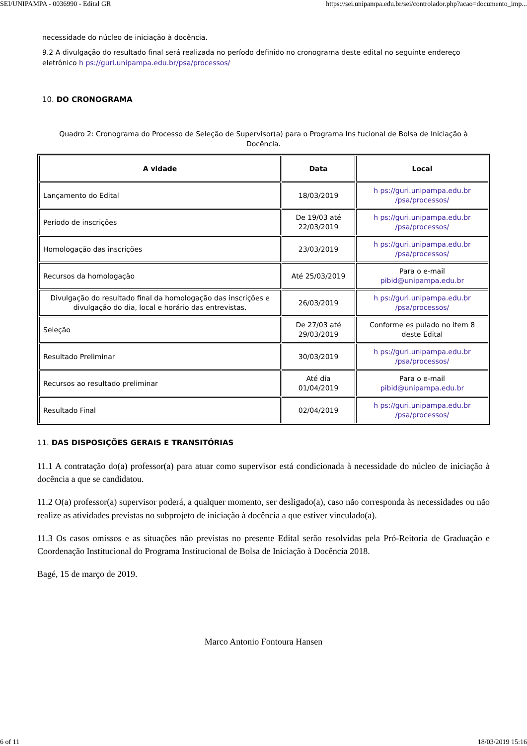SEI/UNIPAMPA - 0036990 - Edital GR https://sei.unipampa.edu.br/sei/controlador.php?acao=documento_imp...
necessidade do núcleo de iniciação à docência.
9.2 A divulgação do resultado final será realizada no período definido no cronograma deste edital no seguinte endereço eletrônico h ps://guri.unipampa.edu.br/psa/processos/
10. DO CRONOGRAMA
Quadro 2: Cronograma do Processo de Seleção de Supervisor(a) para o Programa Ins tucional de Bolsa de Iniciação à Docência.
| A vidade | Data | Local |
| --- | --- | --- |
| Lançamento do Edital | 18/03/2019 | h ps://guri.unipampa.edu.br /psa/processos/ |
| Período de inscrições | De 19/03 até 22/03/2019 | h ps://guri.unipampa.edu.br /psa/processos/ |
| Homologação das inscrições | 23/03/2019 | h ps://guri.unipampa.edu.br /psa/processos/ |
| Recursos da homologação | Até 25/03/2019 | Para o e-mail pibid@unipampa.edu.br |
| Divulgação do resultado final da homologação das inscrições e divulgação do dia, local e horário das entrevistas. | 26/03/2019 | h ps://guri.unipampa.edu.br /psa/processos/ |
| Seleção | De 27/03 até 29/03/2019 | Conforme es pulado no item 8 deste Edital |
| Resultado Preliminar | 30/03/2019 | h ps://guri.unipampa.edu.br /psa/processos/ |
| Recursos ao resultado preliminar | Até dia 01/04/2019 | Para o e-mail pibid@unipampa.edu.br |
| Resultado Final | 02/04/2019 | h ps://guri.unipampa.edu.br /psa/processos/ |
11. DAS DISPOSIÇÕES GERAIS E TRANSITÓRIAS
11.1 A contratação do(a) professor(a) para atuar como supervisor está condicionada à necessidade do núcleo de iniciação à docência a que se candidatou.
11.2 O(a) professor(a) supervisor poderá, a qualquer momento, ser desligado(a), caso não corresponda às necessidades ou não realize as atividades previstas no subprojeto de iniciação à docência a que estiver vinculado(a).
11.3 Os casos omissos e as situações não previstas no presente Edital serão resolvidas pela Pró-Reitoria de Graduação e Coordenação Institucional do Programa Institucional de Bolsa de Iniciação à Docência 2018.
Bagé, 15 de março de 2019.
Marco Antonio Fontoura Hansen
6 of 11 18/03/2019 15:16